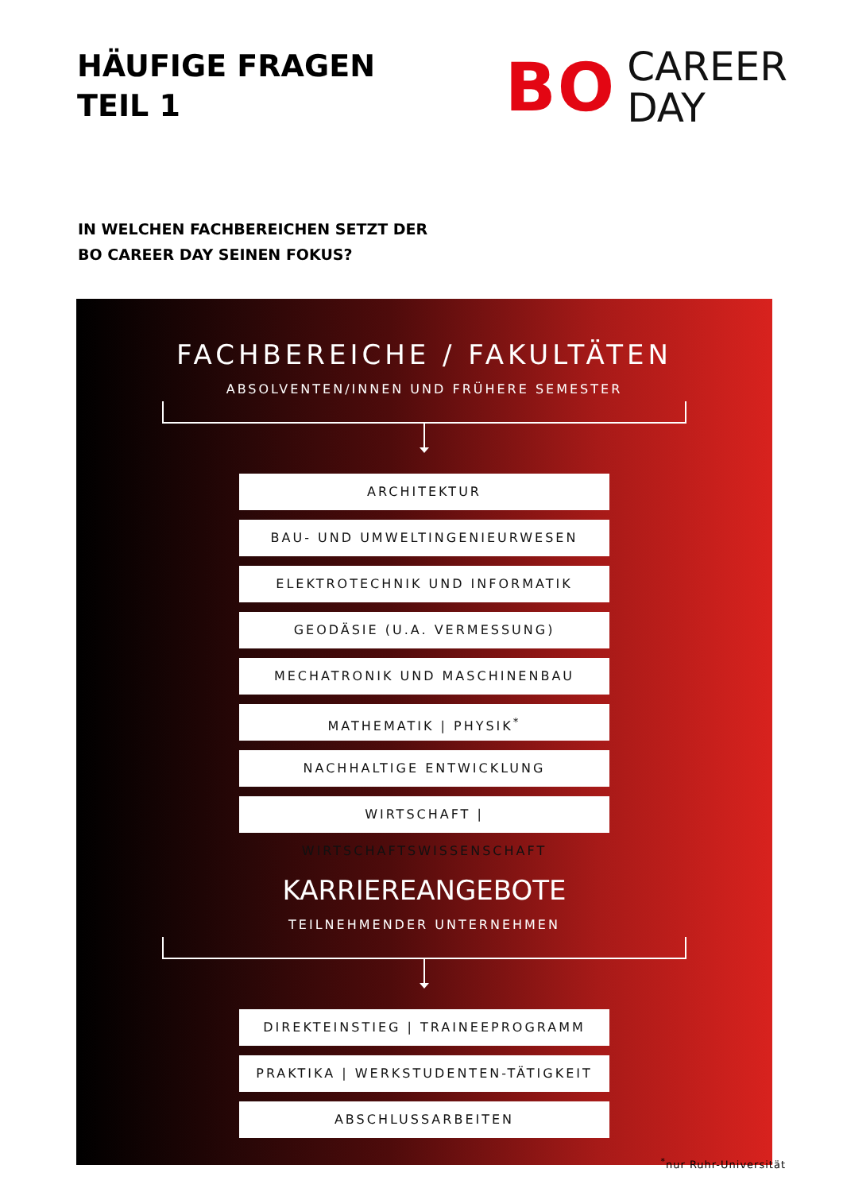HÄUFIGE FRAGEN
TEIL 1
BO
CAREER
DAY
IN WELCHEN FACHBEREICHEN SETZT DER
BO CAREER DAY SEINEN FOKUS?
FACHBEREICHE / FAKULTÄTEN
ABSOLVENTEN/INNEN UND FRÜHERE SEMESTER
ARCHITEKTUR
BAU- UND UMWELTINGENIEURWESEN
ELEKTROTECHNIK UND INFORMATIK
GEODÄSIE (U.A. VERMESSUNG)
MECHATRONIK UND MASCHINENBAU
MATHEMATIK | PHYSIK<sup>*</sup>
NACHHALTIGE ENTWICKLUNG
WIRTSCHAFT | WIRTSCHAFTSWISSENSCHAFT
KARRIEREANGEBOTE
TEILNEHMENDER UNTERNEHMEN
DIREKTEINSTIEG | TRAINEEPROGRAMM
PRAKTIKA | WERKSTUDENTEN-TÄTIGKEIT
ABSCHLUSSARBEITEN
<sup>*</sup> nur Ruhr-Universität